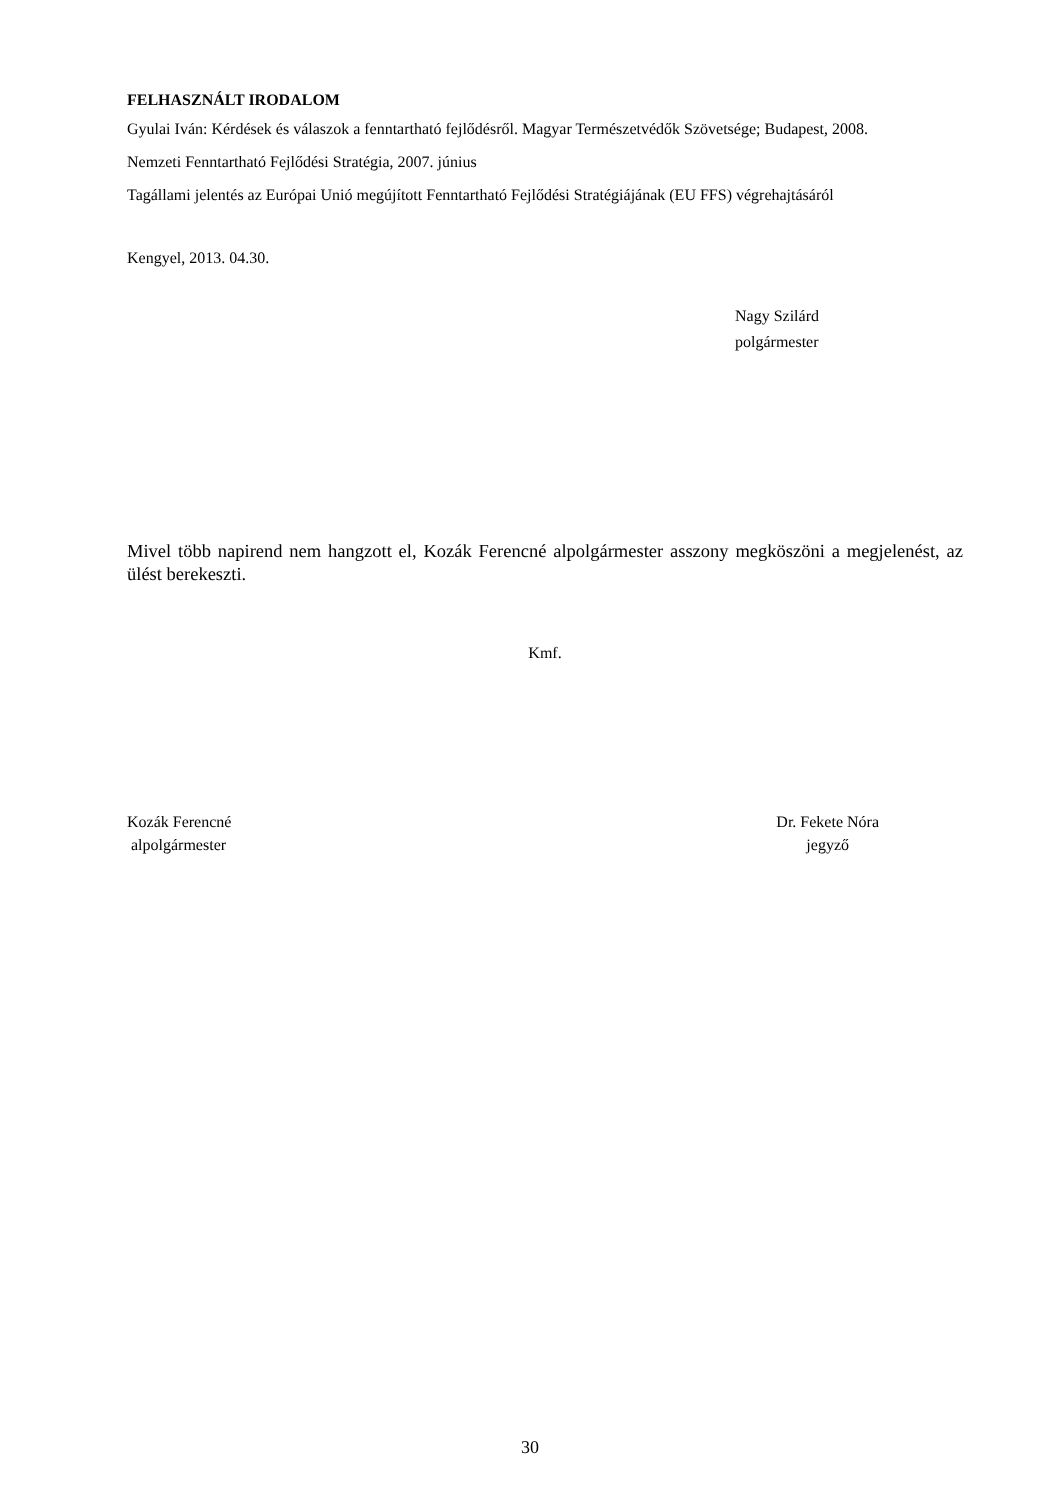FELHASZNÁLT IRODALOM
Gyulai Iván: Kérdések és válaszok a fenntartható fejlődésről. Magyar Természetvédők Szövetsége; Budapest, 2008.
Nemzeti Fenntartható Fejlődési Stratégia, 2007. június
Tagállami jelentés az Európai Unió megújított Fenntartható Fejlődési Stratégiájának (EU FFS) végrehajtásáról
Kengyel, 2013. 04.30.
Nagy Szilárd
polgármester
Mivel több napirend nem hangzott el, Kozák Ferencné alpolgármester asszony megköszöni a megjelenést, az ülést berekeszti.
Kmf.
Kozák Ferencné
alpolgármester
Dr. Fekete Nóra
jegyző
30